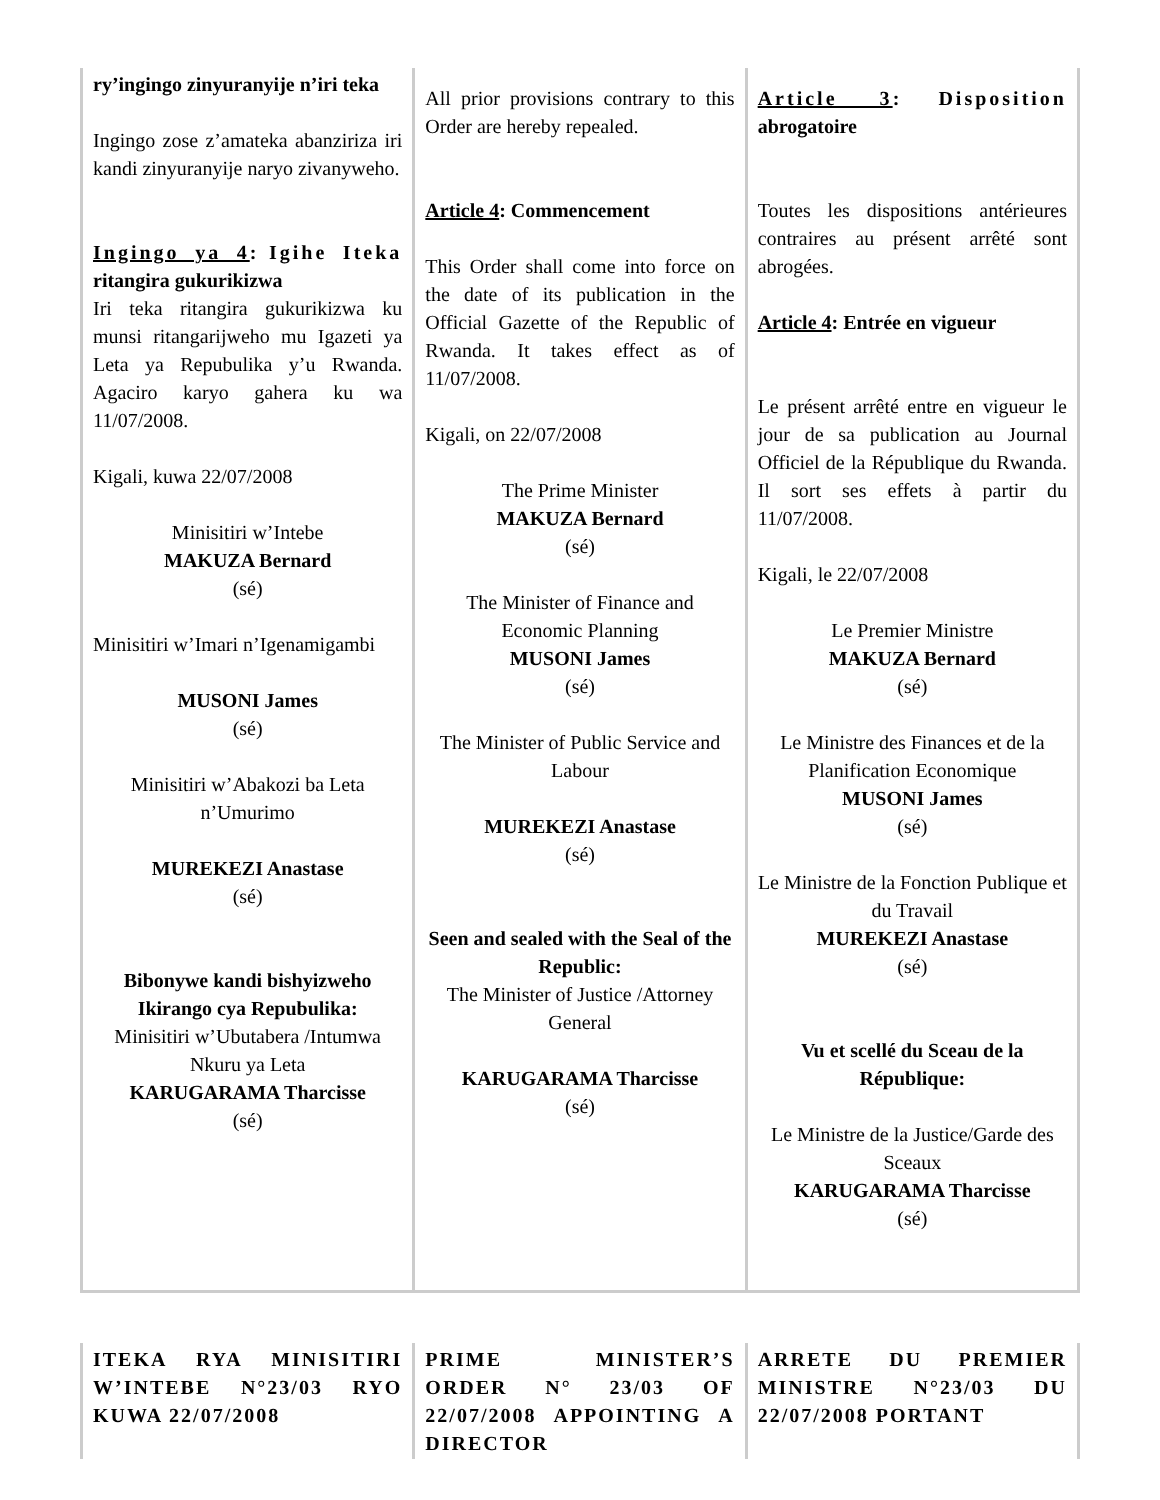| ry’ingingo zinyuranyije n’iri teka Ingingo zose z’amateka abanziriza iri kandi zinyuranyije naryo zivanyweho. Ingingo ya 4 : Igihe Iteka ritangira gukurikizwa Iri teka ritangira gukurikizwa ku munsi ritangarijweho mu Igazeti ya Leta ya Repubulika y’u Rwanda. Agaciro karyo gahera ku wa 11/07/2008. Kigali, kuwa 22/07/2008 Minisitiri w’Intebe MAKUZA Bernard (sé) Minisitiri w’Imari n’Igenamigambi MUSONI James (sé) Minisitiri w’Abakozi ba Leta n’Umurimo MUREKEZI Anastase (sé) Bibonywe kandi bishyizweho Ikirango cya Repubulika: Minisitiri w’Ubutabera /Intumwa Nkuru ya Leta KARUGARAMA Tharcisse (sé) | All prior provisions contrary to this Order are hereby repealed. Article 4 : Commencement This Order shall come into force on the date of its publication in the Official Gazette of the Republic of Rwanda. It takes effect as of 11/07/2008. Kigali, on 22/07/2008 The Prime Minister MAKUZA Bernard (sé) The Minister of Finance and Economic Planning MUSONI James (sé) The Minister of Public Service and Labour MUREKEZI Anastase (sé) Seen and sealed with the Seal of the Republic: The Minister of Justice /Attorney General KARUGARAMA Tharcisse (sé) | Article 3 : Disposition abrogatoire Toutes les dispositions antérieures contraires au présent arrêté sont abrogées. Article 4 : Entrée en vigueur Le présent arrêté entre en vigueur le jour de sa publication au Journal Officiel de la République du Rwanda. Il sort ses effets à partir du 11/07/2008. Kigali, le 22/07/2008 Le Premier Ministre MAKUZA Bernard (sé) Le Ministre des Finances et de la Planification Economique MUSONI James (sé) Le Ministre de la Fonction Publique et du Travail MUREKEZI Anastase (sé) Vu et scellé du Sceau de la République: Le Ministre de la Justice/Garde des Sceaux KARUGARAMA Tharcisse (sé) |
| ITEKA RYA MINISITIRI W’INTEBE N°23/03 RYO KUWA 22/07/2008 | PRIME MINISTER’S ORDER N° 23/03 OF 22/07/2008 APPOINTING A DIRECTOR | ARRETE DU PREMIER MINISTRE N°23/03 DU 22/07/2008 PORTANT |